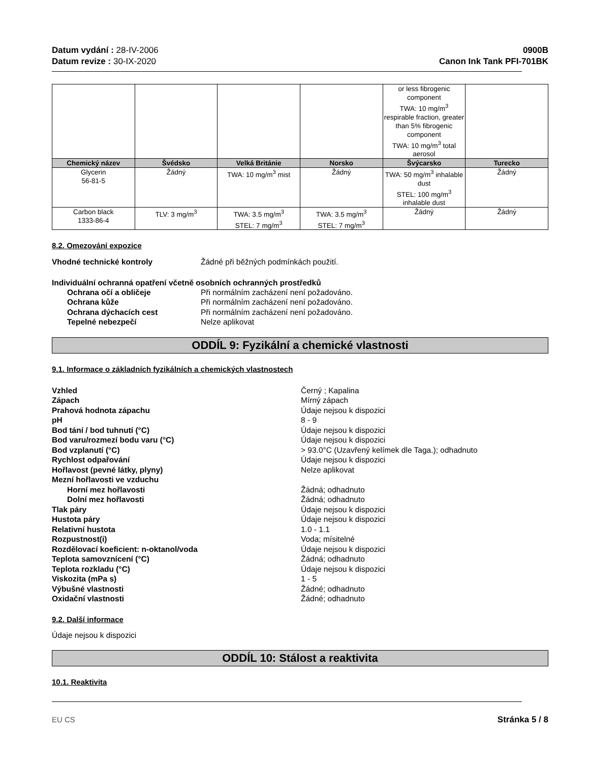Datum vydání : 28-IV-2006
Datum revize : 30-IX-2020
0900B
Canon Ink Tank PFI-701BK
| | | | | or less fibrogenic component TWA: 10 mg/m<sup>3</sup> respirable fraction, greater than 5% fibrogenic component TWA: 10 mg/m<sup>3</sup> total aerosol | |
| Chemický název | Švédsko | Velká Británie | Norsko | Švýcarsko | Turecko |
| Glycerin 56-81-5 | Žádný | TWA: 10 mg/m<sup>3</sup> mist | Žádný | TWA: 50 mg/m<sup>3</sup> inhalable dust STEL: 100 mg/m<sup>3</sup> inhalable dust | Žádný |
| Carbon black 1333-86-4 | TLV: 3 mg/m<sup>3</sup> | TWA: 3.5 mg/m<sup>3</sup> STEL: 7 mg/m<sup>3</sup> | TWA: 3.5 mg/m<sup>3</sup> STEL: 7 mg/m<sup>3</sup> | Žádný | Žádný |
8.2. Omezování expozice
Vhodné technické kontroly Žádné při běžných podmínkách použití.
Individuální ochranná opatření včetně osobních ochranných prostředků
Ochrana očí a obličeje Při normálním zacházení není požadováno.
Ochrana kůže Při normálním zacházení není požadováno.
Ochrana dýchacích cest Při normálním zacházení není požadováno.
Tepelné nebezpečí Nelze aplikovat
ODDÍL 9: Fyzikální a chemické vlastnosti
9.1. Informace o základních fyzikálních a chemických vlastnostech
Vzhled Černý ; Kapalina
Zápach Mírný zápach
Prahová hodnota zápachu Údaje nejsou k dispozici
pH 8 - 9
Bod tání / bod tuhnutí (°C) Údaje nejsou k dispozici
Bod varu/rozmezí bodu varu (°C) Údaje nejsou k dispozici
Bod vzplanutí (°C) > 93.0°C (Uzavřený kelímek dle Taga.); odhadnuto
Rychlost odpařování Údaje nejsou k dispozici
Hořlavost (pevné látky, plyny) Nelze aplikovat
Mezní hořlavosti ve vzduchu
Horní mez hořlavosti Žádná; odhadnuto
Dolní mez hořlavosti Žádná; odhadnuto
Tlak páry Údaje nejsou k dispozici
Hustota páry Údaje nejsou k dispozici
Relativní hustota 1.0 - 1.1
Rozpustnost(i) Voda; mísitelné
Rozdělovací koeficient: n-oktanol/voda Údaje nejsou k dispozici
Teplota samovznícení (°C) Žádná; odhadnuto
Teplota rozkladu (°C) Údaje nejsou k dispozici
Viskozita (mPa s) 1 - 5
Výbušné vlastnosti Žádné; odhadnuto
Oxidační vlastnosti Žádné; odhadnuto
9.2. Další informace
Údaje nejsou k dispozici
ODDÍL 10: Stálost a reaktivita
10.1. Reaktivita
EU CS Stránka 5 / 8